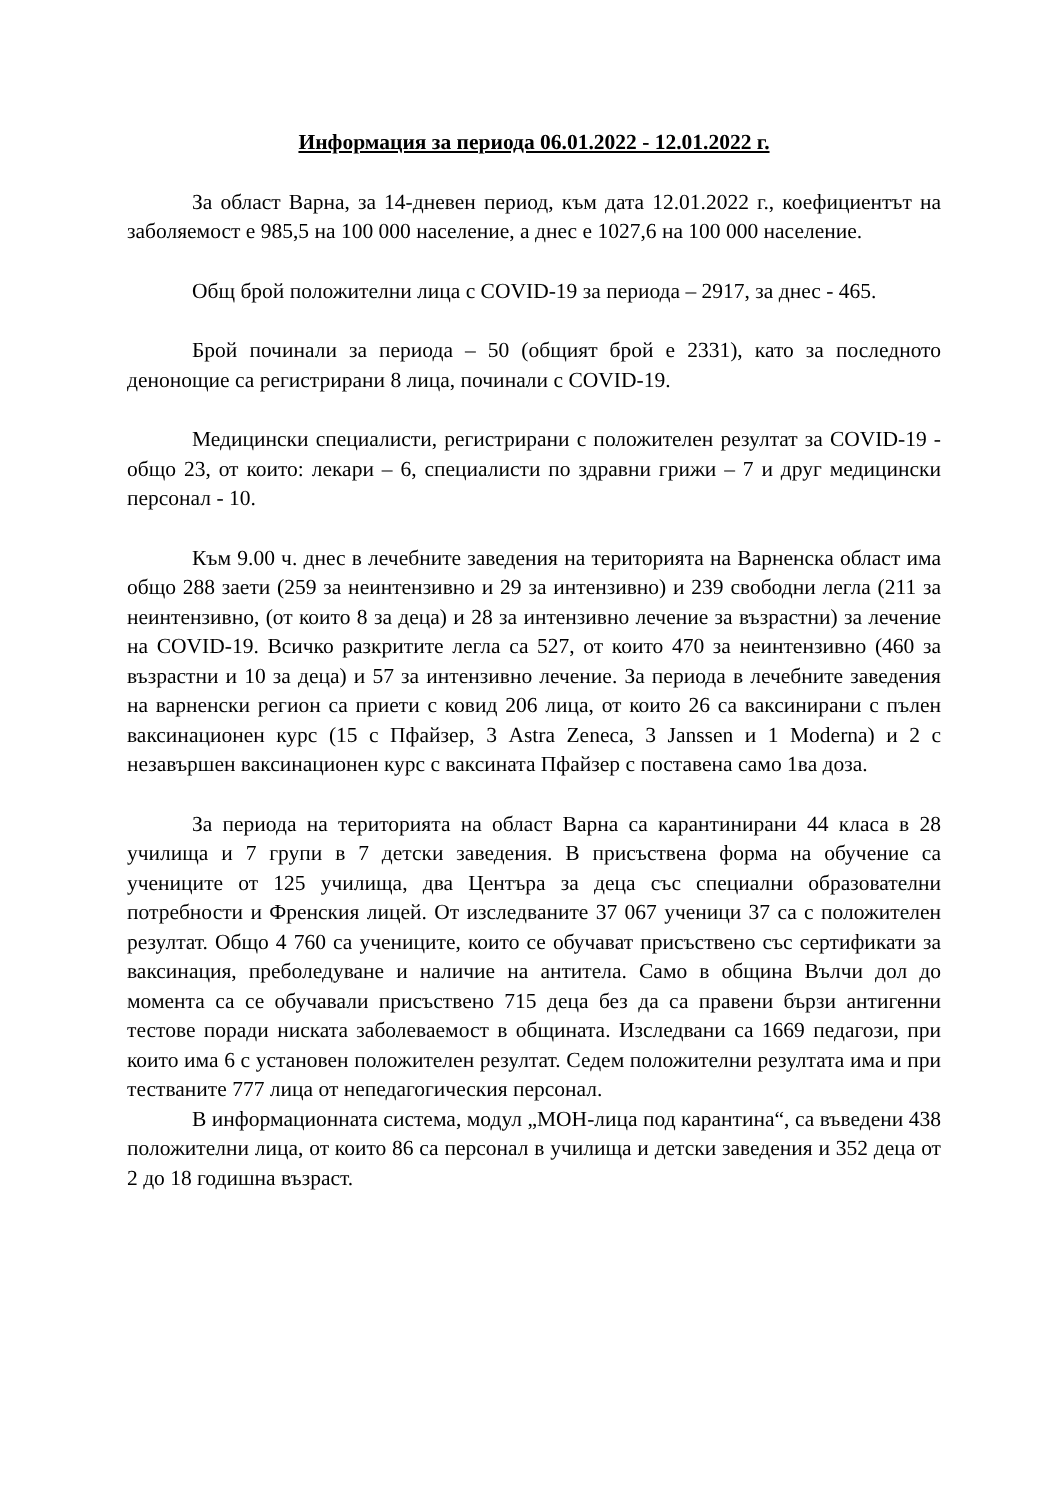Информация за периода 06.01.2022 - 12.01.2022 г.
За област Варна, за 14-дневен период, към дата 12.01.2022 г., коефициентът на заболяемост е 985,5 на 100 000 население, а днес е 1027,6 на 100 000 население.
Общ брой положителни лица с COVID-19 за периода – 2917, за днес - 465.
Брой починали за периода – 50 (общият брой е 2331), като за последното денонощие са регистрирани 8 лица, починали с COVID-19.
Медицински специалисти, регистрирани с положителен резултат за COVID-19 - общо 23, от които: лекари – 6, специалисти по здравни грижи – 7 и друг медицински персонал - 10.
Към 9.00 ч. днес в лечебните заведения на територията на Варненска област има общо 288 заети (259 за неинтензивно и 29 за интензивно) и 239 свободни легла (211 за неинтензивно, (от които 8 за деца) и 28 за интензивно лечение за възрастни) за лечение на COVID-19. Всичко разкритите легла са 527, от които 470 за неинтензивно (460 за възрастни и 10 за деца) и 57 за интензивно лечение. За периода в лечебните заведения на варненски регион са приети с ковид 206 лица, от които 26 са ваксинирани с пълен ваксинационен курс (15 с Пфайзер, 3 Astra Zeneca, 3 Janssen и 1 Moderna) и 2 с незавършен ваксинационен курс с ваксината Пфайзер с поставена само 1ва доза.
За периода на територията на област Варна са карантинирани 44 класа в 28 училища и 7 групи в 7 детски заведения. В присъствена форма на обучение са учениците от 125 училища, два Центъра за деца със специални образователни потребности и Френския лицей. От изследваните 37 067 ученици 37 са с положителен резултат. Общо 4 760 са учениците, които се обучават присъствено със сертификати за ваксинация, преболедуване и наличие на антитела. Само в община Вълчи дол до момента са се обучавали присъствено 715 деца без да са правени бързи антигенни тестове поради ниската заболеваемост в общината. Изследвани са 1669 педагози, при които има 6 с установен положителен резултат. Седем положителни резултата има и при тестваните 777 лица от непедагогическия персонал.
В информационната система, модул „МОН-лица под карантина“, са въведени 438 положителни лица, от които 86 са персонал в училища и детски заведения и 352 деца от 2 до 18 годишна възраст.